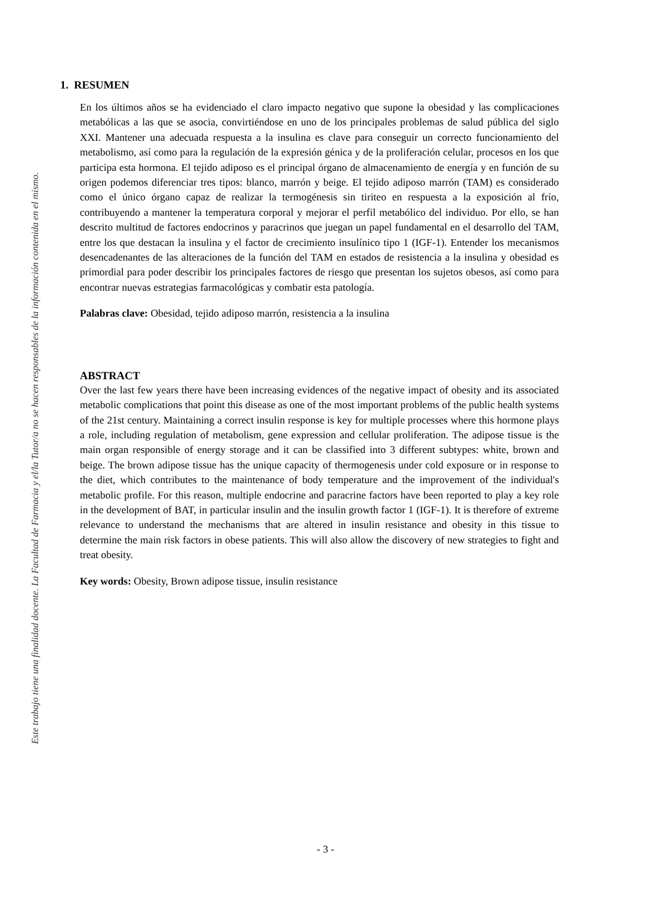Este trabajo tiene una finalidad docente. La Facultad de Farmacia y el/la Tutor/a no se hacen responsables de la información contenida en el mismo.
1. RESUMEN
En los últimos años se ha evidenciado el claro impacto negativo que supone la obesidad y las complicaciones metabólicas a las que se asocia, convirtiéndose en uno de los principales problemas de salud pública del siglo XXI. Mantener una adecuada respuesta a la insulina es clave para conseguir un correcto funcionamiento del metabolismo, así como para la regulación de la expresión génica y de la proliferación celular, procesos en los que participa esta hormona. El tejido adiposo es el principal órgano de almacenamiento de energía y en función de su origen podemos diferenciar tres tipos: blanco, marrón y beige. El tejido adiposo marrón (TAM) es considerado como el único órgano capaz de realizar la termogénesis sin tiriteo en respuesta a la exposición al frío, contribuyendo a mantener la temperatura corporal y mejorar el perfil metabólico del individuo. Por ello, se han descrito multitud de factores endocrinos y paracrinos que juegan un papel fundamental en el desarrollo del TAM, entre los que destacan la insulina y el factor de crecimiento insulínico tipo 1 (IGF-1). Entender los mecanismos desencadenantes de las alteraciones de la función del TAM en estados de resistencia a la insulina y obesidad es primordial para poder describir los principales factores de riesgo que presentan los sujetos obesos, así como para encontrar nuevas estrategias farmacológicas y combatir esta patología.
Palabras clave: Obesidad, tejido adiposo marrón, resistencia a la insulina
ABSTRACT
Over the last few years there have been increasing evidences of the negative impact of obesity and its associated metabolic complications that point this disease as one of the most important problems of the public health systems of the 21st century. Maintaining a correct insulin response is key for multiple processes where this hormone plays a role, including regulation of metabolism, gene expression and cellular proliferation. The adipose tissue is the main organ responsible of energy storage and it can be classified into 3 different subtypes: white, brown and beige. The brown adipose tissue has the unique capacity of thermogenesis under cold exposure or in response to the diet, which contributes to the maintenance of body temperature and the improvement of the individual's metabolic profile. For this reason, multiple endocrine and paracrine factors have been reported to play a key role in the development of BAT, in particular insulin and the insulin growth factor 1 (IGF-1). It is therefore of extreme relevance to understand the mechanisms that are altered in insulin resistance and obesity in this tissue to determine the main risk factors in obese patients. This will also allow the discovery of new strategies to fight and treat obesity.
Key words: Obesity, Brown adipose tissue, insulin resistance
- 3 -